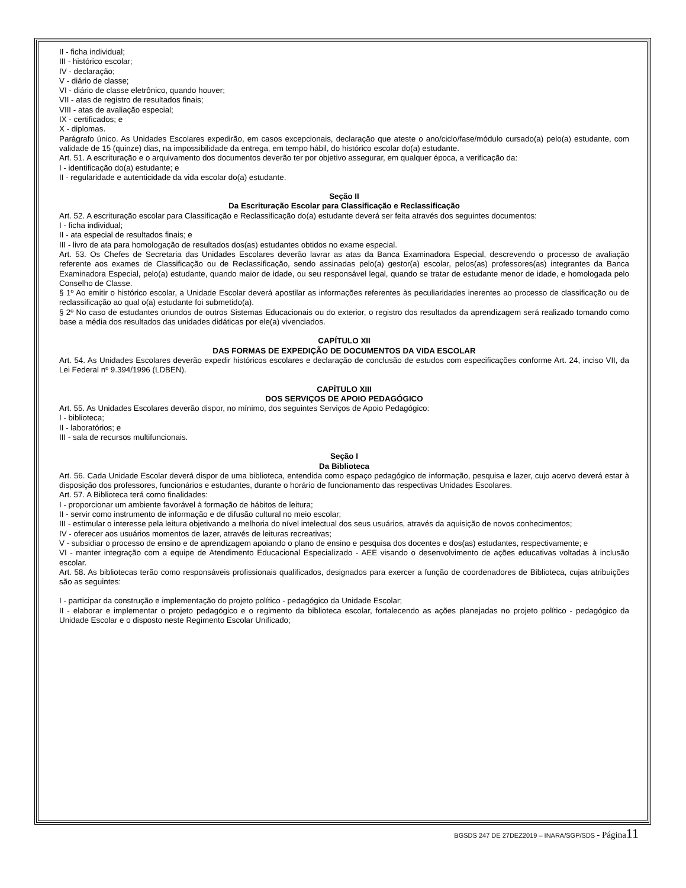II - ficha individual;
III - histórico escolar;
IV - declaração;
V - diário de classe;
VI - diário de classe eletrônico, quando houver;
VII - atas de registro de resultados finais;
VIII - atas de avaliação especial;
IX - certificados; e
X - diplomas.
Parágrafo único. As Unidades Escolares expedirão, em casos excepcionais, declaração que ateste o ano/ciclo/fase/módulo cursado(a) pelo(a) estudante, com validade de 15 (quinze) dias, na impossibilidade da entrega, em tempo hábil, do histórico escolar do(a) estudante.
Art. 51. A escrituração e o arquivamento dos documentos deverão ter por objetivo assegurar, em qualquer época, a verificação da:
I - identificação do(a) estudante; e
II - regularidade e autenticidade da vida escolar do(a) estudante.
Seção II
Da Escrituração Escolar para Classificação e Reclassificação
Art. 52. A escrituração escolar para Classificação e Reclassificação do(a) estudante deverá ser feita através dos seguintes documentos:
I - ficha individual;
II - ata especial de resultados finais; e
III - livro de ata para homologação de resultados dos(as) estudantes obtidos no exame especial.
Art. 53. Os Chefes de Secretaria das Unidades Escolares deverão lavrar as atas da Banca Examinadora Especial, descrevendo o processo de avaliação referente aos exames de Classificação ou de Reclassificação, sendo assinadas pelo(a) gestor(a) escolar, pelos(as) professores(as) integrantes da Banca Examinadora Especial, pelo(a) estudante, quando maior de idade, ou seu responsável legal, quando se tratar de estudante menor de idade, e homologada pelo Conselho de Classe.
§ 1º Ao emitir o histórico escolar, a Unidade Escolar deverá apostilar as informações referentes às peculiaridades inerentes ao processo de classificação ou de reclassificação ao qual o(a) estudante foi submetido(a).
§ 2º No caso de estudantes oriundos de outros Sistemas Educacionais ou do exterior, o registro dos resultados da aprendizagem será realizado tomando como base a média dos resultados das unidades didáticas por ele(a) vivenciados.
CAPÍTULO XII
DAS FORMAS DE EXPEDIÇÃO DE DOCUMENTOS DA VIDA ESCOLAR
Art. 54. As Unidades Escolares deverão expedir históricos escolares e declaração de conclusão de estudos com especificações conforme Art. 24, inciso VII, da Lei Federal nº 9.394/1996 (LDBEN).
CAPÍTULO XIII
DOS SERVIÇOS DE APOIO PEDAGÓGICO
Art. 55. As Unidades Escolares deverão dispor, no mínimo, dos seguintes Serviços de Apoio Pedagógico:
I - biblioteca;
II - laboratórios; e
III - sala de recursos multifuncionais.
Seção I
Da Biblioteca
Art. 56. Cada Unidade Escolar deverá dispor de uma biblioteca, entendida como espaço pedagógico de informação, pesquisa e lazer, cujo acervo deverá estar à disposição dos professores, funcionários e estudantes, durante o horário de funcionamento das respectivas Unidades Escolares.
Art. 57. A Biblioteca terá como finalidades:
I - proporcionar um ambiente favorável à formação de hábitos de leitura;
II - servir como instrumento de informação e de difusão cultural no meio escolar;
III - estimular o interesse pela leitura objetivando a melhoria do nível intelectual dos seus usuários, através da aquisição de novos conhecimentos;
IV - oferecer aos usuários momentos de lazer, através de leituras recreativas;
V - subsidiar o processo de ensino e de aprendizagem apoiando o plano de ensino e pesquisa dos docentes e dos(as) estudantes, respectivamente; e
VI - manter integração com a equipe de Atendimento Educacional Especializado - AEE visando o desenvolvimento de ações educativas voltadas à inclusão escolar.
Art. 58. As bibliotecas terão como responsáveis profissionais qualificados, designados para exercer a função de coordenadores de Biblioteca, cujas atribuições são as seguintes:
I - participar da construção e implementação do projeto político - pedagógico da Unidade Escolar;
II - elaborar e implementar o projeto pedagógico e o regimento da biblioteca escolar, fortalecendo as ações planejadas no projeto político - pedagógico da Unidade Escolar e o disposto neste Regimento Escolar Unificado;
BGSDS 247 DE 27DEZ2019 – INARA/SGP/SDS - Página 11